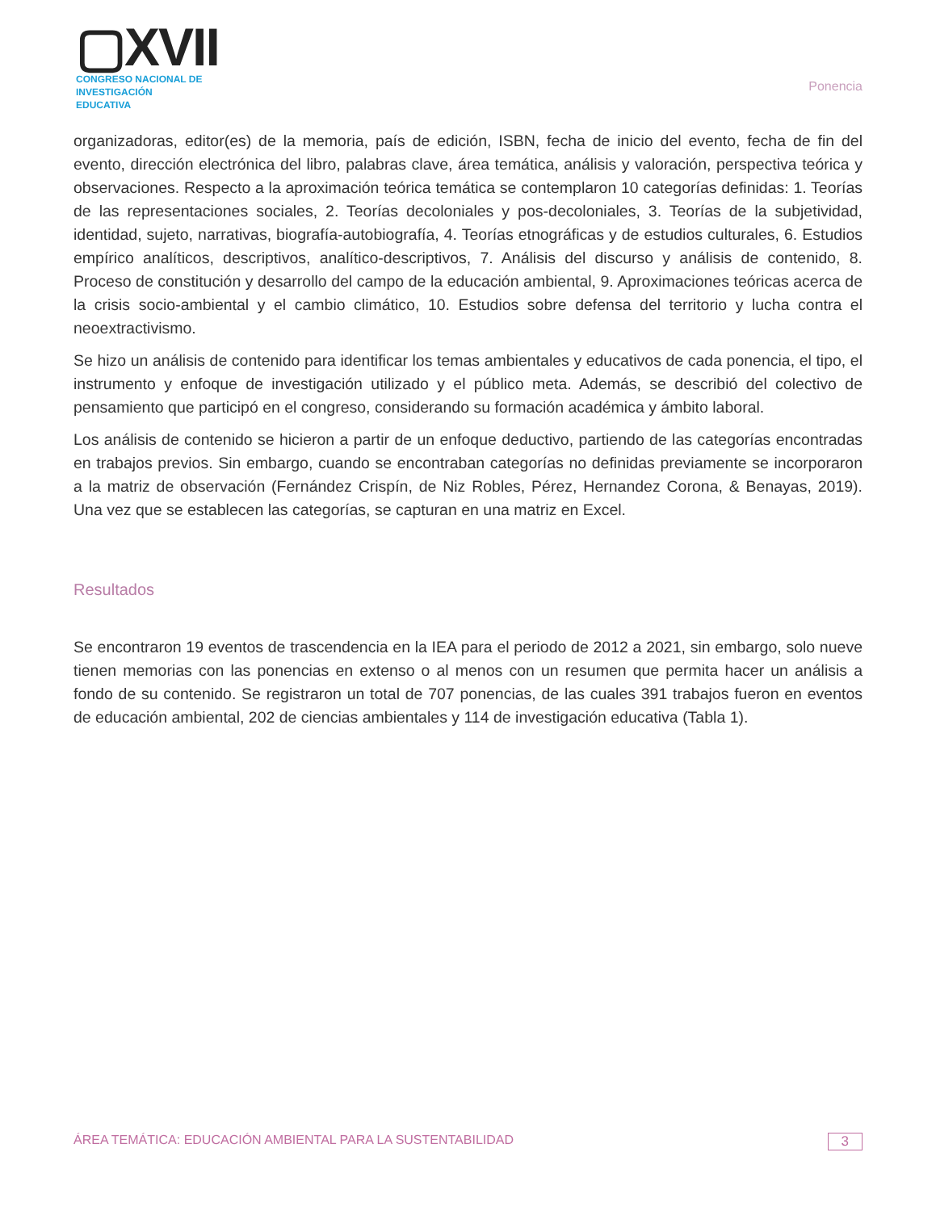▢XVII
CONGRESO NACIONAL DE
INVESTIGACIÓN EDUCATIVA
Ponencia
organizadoras, editor(es) de la memoria, país de edición, ISBN, fecha de inicio del evento, fecha de fin del evento, dirección electrónica del libro, palabras clave, área temática, análisis y valoración, perspectiva teórica y observaciones. Respecto a la aproximación teórica temática se contemplaron 10 categorías definidas: 1. Teorías de las representaciones sociales, 2. Teorías decoloniales y pos-decoloniales, 3. Teorías de la subjetividad, identidad, sujeto, narrativas, biografía-autobiografía, 4. Teorías etnográficas y de estudios culturales, 6. Estudios empírico analíticos, descriptivos, analítico-descriptivos, 7. Análisis del discurso y análisis de contenido, 8. Proceso de constitución y desarrollo del campo de la educación ambiental, 9. Aproximaciones teóricas acerca de la crisis socio-ambiental y el cambio climático, 10. Estudios sobre defensa del territorio y lucha contra el neoextractivismo.
Se hizo un análisis de contenido para identificar los temas ambientales y educativos de cada ponencia, el tipo, el instrumento y enfoque de investigación utilizado y el público meta. Además, se describió del colectivo de pensamiento que participó en el congreso, considerando su formación académica y ámbito laboral.
Los análisis de contenido se hicieron a partir de un enfoque deductivo, partiendo de las categorías encontradas en trabajos previos. Sin embargo, cuando se encontraban categorías no definidas previamente se incorporaron a la matriz de observación (Fernández Crispín, de Niz Robles, Pérez, Hernandez Corona, & Benayas, 2019). Una vez que se establecen las categorías, se capturan en una matriz en Excel.
Resultados
Se encontraron 19 eventos de trascendencia en la IEA para el periodo de 2012 a 2021, sin embargo, solo nueve tienen memorias con las ponencias en extenso o al menos con un resumen que permita hacer un análisis a fondo de su contenido. Se registraron un total de 707 ponencias, de las cuales 391 trabajos fueron en eventos de educación ambiental, 202 de ciencias ambientales y 114 de investigación educativa (Tabla 1).
ÁREA TEMÁTICA: EDUCACIÓN AMBIENTAL PARA LA SUSTENTABILIDAD 3